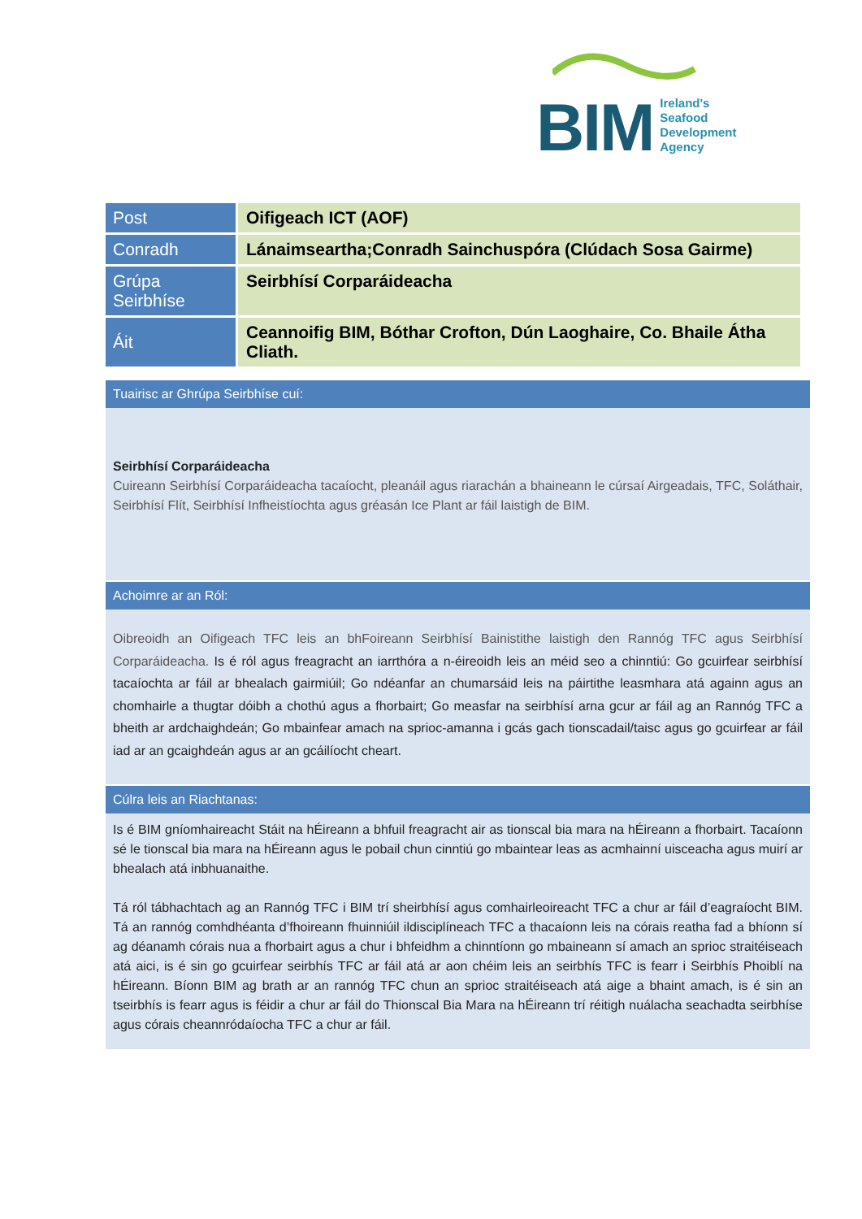BIM Ireland's
Seafood
Development
Agency
| Post | Oifigeach ICT (AOF) |
| Conradh | Lánaimseartha;Conradh Sainchuspóra (Clúdach Sosa Gairme) |
| Grúpa Seirbhíse | Seirbhísí Corparáideacha |
| Áit | Ceannoifig BIM, Bóthar Crofton, Dún Laoghaire, Co. Bhaile Átha Cliath. |
Tuairisc ar Ghrúpa Seirbhíse cuí:
Seirbhísí Corparáideacha
Cuireann Seirbhísí Corparáideacha tacaíocht, pleanáil agus riarachán a bhaineann le cúrsaí Airgeadais, TFC, Soláthair, Seirbhísí Flít, Seirbhísí Infheistíochta agus gréasán Ice Plant ar fáil laistigh de BIM.
Achoimre ar an Ról:
Oibreoidh an Oifigeach TFC leis an bhFoireann Seirbhísí Bainistithe laistigh den Rannóg TFC agus Seirbhísí Corparáideacha. Is é ról agus freagracht an iarrthóra a n-éireoidh leis an méid seo a chinntiú: Go gcuirfear seirbhísí tacaíochta ar fáil ar bhealach gairmiúil; Go ndéanfar an chumarsáid leis na páirtithe leasmhara atá againn agus an chomhairle a thugtar dóibh a chothú agus a fhorbairt; Go measfar na seirbhísí arna gcur ar fáil ag an Rannóg TFC a bheith ar ardchaighdeán; Go mbainfear amach na sprioc-amanna i gcás gach tionscadail/taisc agus go gcuirfear ar fáil iad ar an gcaighdeán agus ar an gcáilíocht cheart.
Cúlra leis an Riachtanas:
Is é BIM gníomhaireacht Stáit na hÉireann a bhfuil freagracht air as tionscal bia mara na hÉireann a fhorbairt. Tacaíonn sé le tionscal bia mara na hÉireann agus le pobail chun cinntiú go mbaintear leas as acmhainní uisceacha agus muirí ar bhealach atá inbhuanaithe.
Tá ról tábhachtach ag an Rannóg TFC i BIM trí sheirbhísí agus comhairleoireacht TFC a chur ar fáil d’eagraíocht BIM. Tá an rannóg comhdhéanta d’fhoireann fhuinniúil ildisciplíneach TFC a thacaíonn leis na córais reatha fad a bhíonn sí ag déanamh córais nua a fhorbairt agus a chur i bhfeidhm a chinntíonn go mbaineann sí amach an sprioc straitéiseach atá aici, is é sin go gcuirfear seirbhís TFC ar fáil atá ar aon chéim leis an seirbhís TFC is fearr i Seirbhís Phoiblí na hÉireann. Bíonn BIM ag brath ar an rannóg TFC chun an sprioc straitéiseach atá aige a bhaint amach, is é sin an tseirbhís is fearr agus is féidir a chur ar fáil do Thionscal Bia Mara na hÉireann trí réitigh nuálacha seachadta seirbhíse agus córais cheannródaíocha TFC a chur ar fáil.